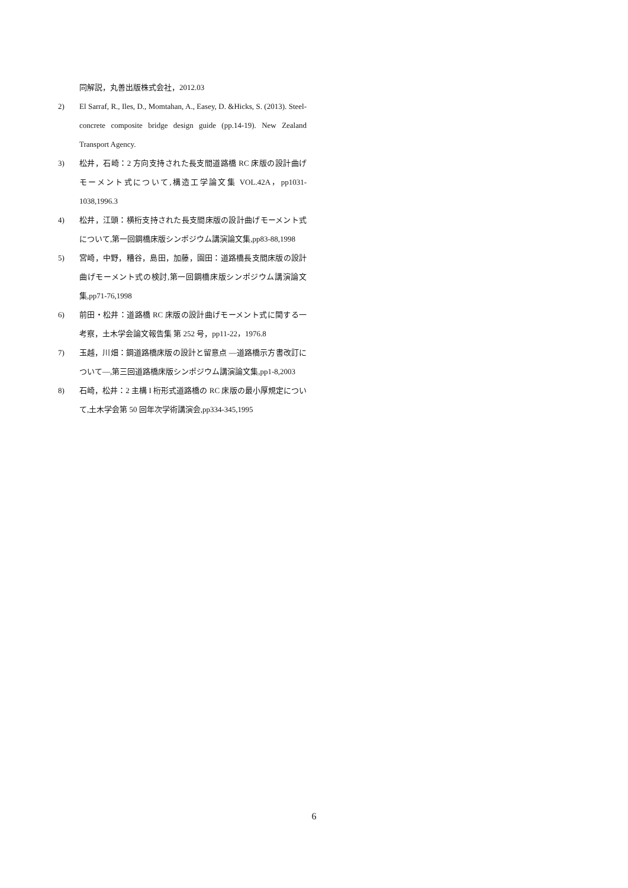同解説，丸善出版株式会社，2012.03
2) El Sarraf, R., Iles, D., Momtahan, A., Easey, D. &Hicks, S. (2013). Steel-concrete composite bridge design guide (pp.14-19). New Zealand Transport Agency.
3) 松井，石崎：2 方向支持された長支間道路橋 RC 床版の設計曲げモーメント式について,構造工学論文集 VOL.42A，pp1031-1038,1996.3
4) 松井，江頭：横桁支持された長支間床版の設計曲げモーメント式について,第一回鋼橋床版シンポジウム講演論文集,pp83-88,1998
5) 宮崎，中野，糟谷，島田，加藤，園田：道路橋長支間床版の設計曲げモーメント式の検討,第一回鋼橋床版シンポジウム講演論文集,pp71-76,1998
6) 前田・松井：道路橋 RC 床版の設計曲げモーメント式に関する一考察，土木学会論文報告集 第 252 号，pp11-22，1976.8
7) 玉越，川畑：鋼道路橋床版の設計と留意点 ―道路橋示方書改訂について―,第三回道路橋床版シンポジウム講演論文集,pp1-8,2003
8) 石崎，松井：2 主構 I 桁形式道路橋の RC 床版の最小厚規定について,土木学会第 50 回年次学術講演会,pp334-345,1995
6